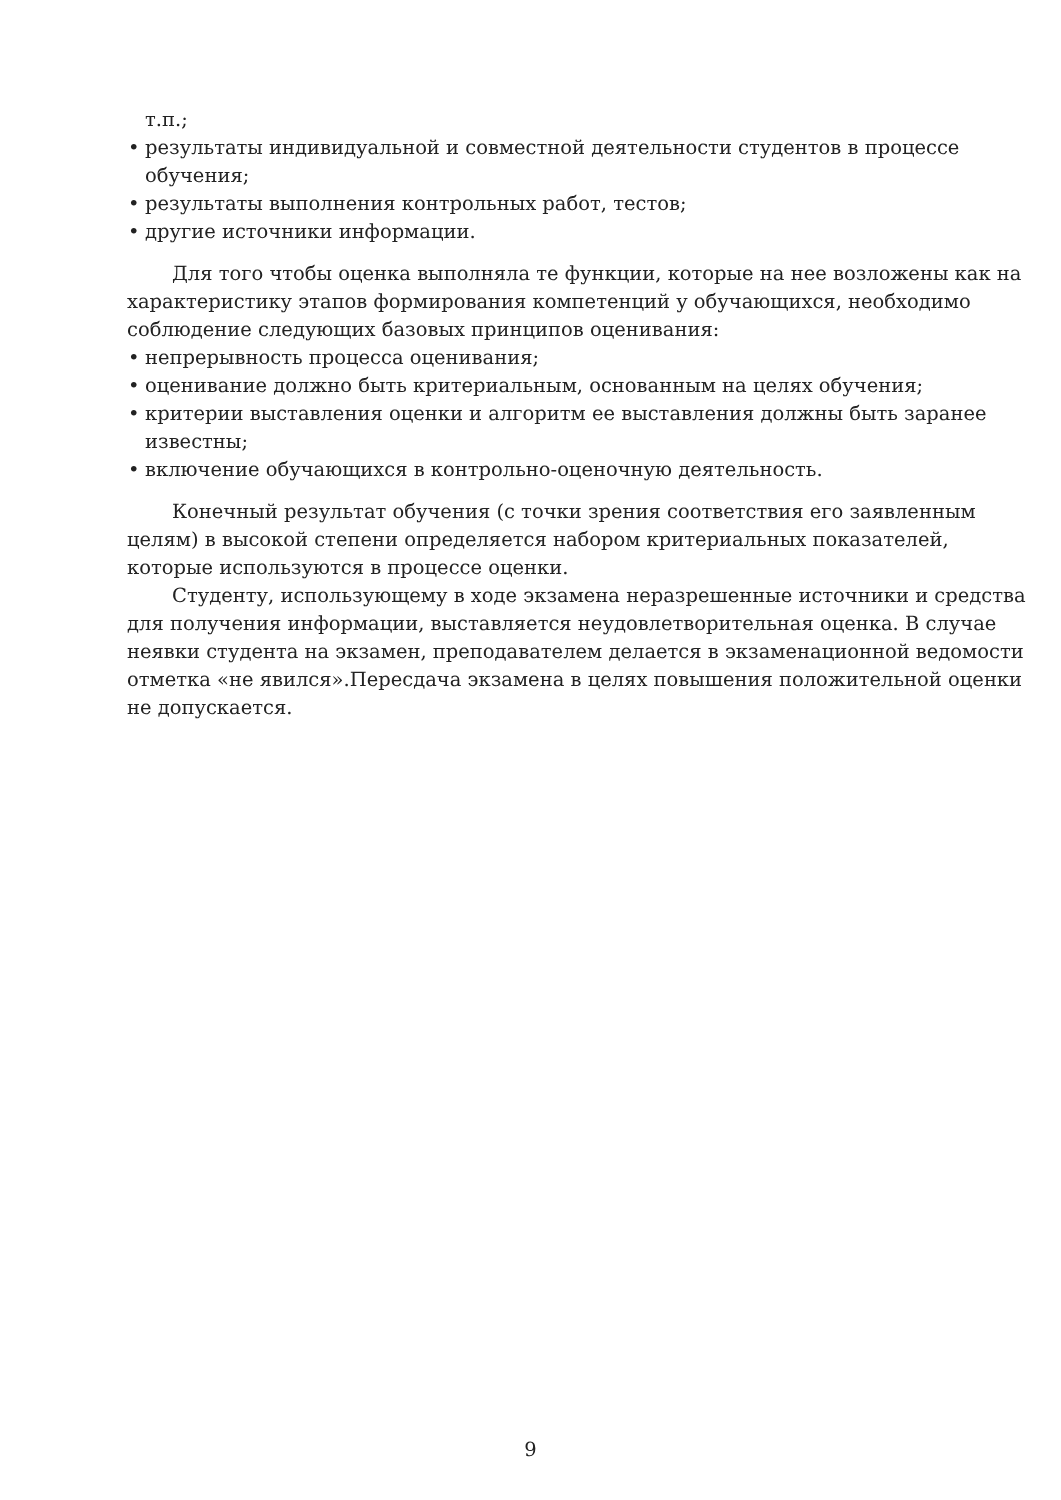т.п.;
• результаты индивидуальной и совместной деятельности студентов в процессе обучения;
• результаты выполнения контрольных работ, тестов;
• другие источники информации.
Для того чтобы оценка выполняла те функции, которые на нее возложены как на характеристику этапов формирования компетенций у обучающихся, необходимо соблюдение следующих базовых принципов оценивания:
• непрерывность процесса оценивания;
• оценивание должно быть критериальным, основанным на целях обучения;
• критерии выставления оценки и алгоритм ее выставления должны быть заранее известны;
• включение обучающихся в контрольно-оценочную деятельность.
Конечный результат обучения (с точки зрения соответствия его заявленным целям) в высокой степени определяется набором критериальных показателей, которые используются в процессе оценки.
Студенту, использующему в ходе экзамена неразрешенные источники и средства для получения информации, выставляется неудовлетворительная оценка. В случае неявки студента на экзамен, преподавателем делается в экзаменационной ведомости отметка «не явился».Пересдача экзамена в целях повышения положительной оценки не допускается.
9